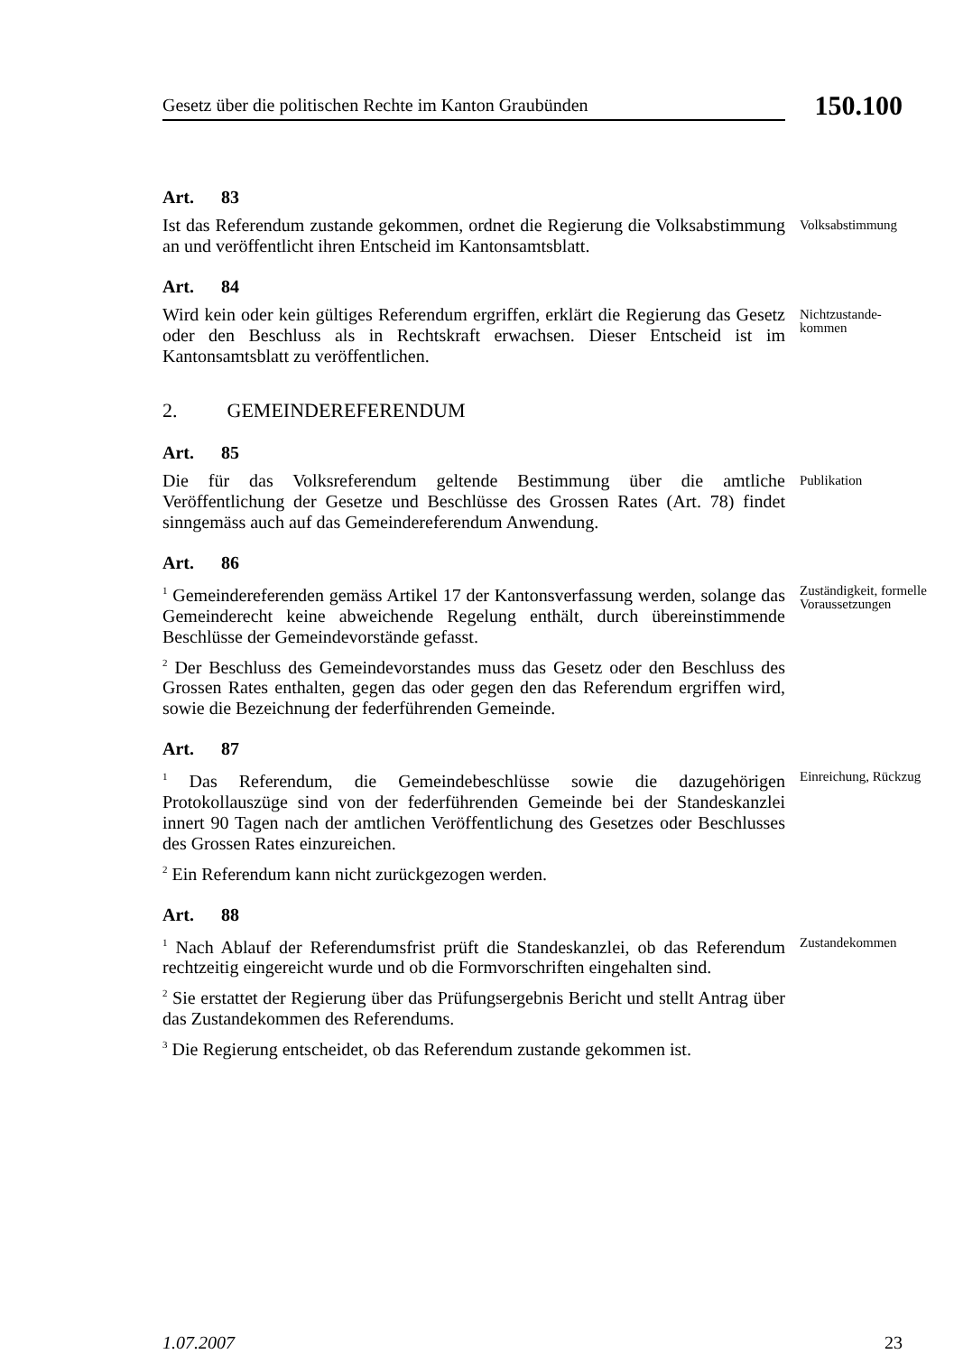Gesetz über die politischen Rechte im Kanton Graubünden
150.100
Art. 83
Ist das Referendum zustande gekommen, ordnet die Regierung die Volksabstimmung an und veröffentlicht ihren Entscheid im Kantonsamtsblatt.
Volksabstimmung
Art. 84
Wird kein oder kein gültiges Referendum ergriffen, erklärt die Regierung das Gesetz oder den Beschluss als in Rechtskraft erwachsen. Dieser Entscheid ist im Kantonsamtsblatt zu veröffentlichen.
Nichtzustande-
kommen
2. GEMEINDEREFERENDUM
Art. 85
Die für das Volksreferendum geltende Bestimmung über die amtliche Veröffentlichung der Gesetze und Beschlüsse des Grossen Rates (Art. 78) findet sinngemäss auch auf das Gemeindereferendum Anwendung.
Publikation
Art. 86
<sup>1</sup> Gemeindereferenden gemäss Artikel 17 der Kantonsverfassung werden, solange das Gemeinderecht keine abweichende Regelung enthält, durch übereinstimmende Beschlüsse der Gemeindevorstände gefasst.
Zuständigkeit, formelle Voraussetzungen
<sup>2</sup> Der Beschluss des Gemeindevorstandes muss das Gesetz oder den Beschluss des Grossen Rates enthalten, gegen das oder gegen den das Referendum ergriffen wird, sowie die Bezeichnung der federführenden Gemeinde.
Art. 87
<sup>1</sup> Das Referendum, die Gemeindebeschlüsse sowie die dazugehörigen Protokollauszüge sind von der federführenden Gemeinde bei der Standeskanzlei innert 90 Tagen nach der amtlichen Veröffentlichung des Gesetzes oder Beschlusses des Grossen Rates einzureichen.
Einreichung, Rückzug
<sup>2</sup> Ein Referendum kann nicht zurückgezogen werden.
Art. 88
<sup>1</sup> Nach Ablauf der Referendumsfrist prüft die Standeskanzlei, ob das Referendum rechtzeitig eingereicht wurde und ob die Formvorschriften eingehalten sind.
Zustandekommen
<sup>2</sup> Sie erstattet der Regierung über das Prüfungsergebnis Bericht und stellt Antrag über das Zustandekommen des Referendums.
<sup>3</sup> Die Regierung entscheidet, ob das Referendum zustande gekommen ist.
1.07.2007 23